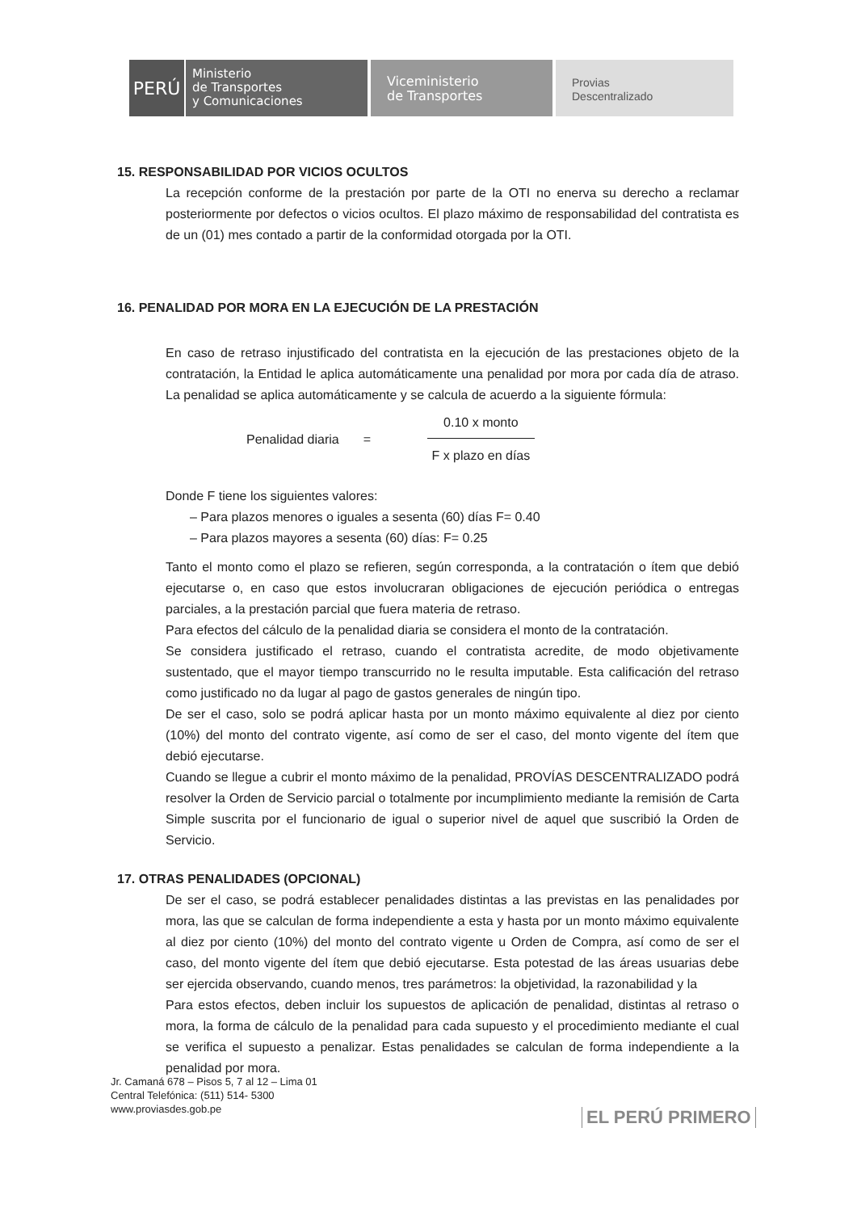PERÚ
Ministerio
de Transportes
y Comunicaciones
Viceministerio
de Transportes
Provias
Descentralizado
15. RESPONSABILIDAD POR VICIOS OCULTOS
La recepción conforme de la prestación por parte de la OTI no enerva su derecho a reclamar posteriormente por defectos o vicios ocultos. El plazo máximo de responsabilidad del contratista es de un (01) mes contado a partir de la conformidad otorgada por la OTI.
16. PENALIDAD POR MORA EN LA EJECUCIÓN DE LA PRESTACIÓN
En caso de retraso injustificado del contratista en la ejecución de las prestaciones objeto de la contratación, la Entidad le aplica automáticamente una penalidad por mora por cada día de atraso. La penalidad se aplica automáticamente y se calcula de acuerdo a la siguiente fórmula:
Penalidad diaria =
0.10 x monto
F x plazo en días
Donde F tiene los siguientes valores:
– Para plazos menores o iguales a sesenta (60) días F= 0.40
– Para plazos mayores a sesenta (60) días: F= 0.25
Tanto el monto como el plazo se refieren, según corresponda, a la contratación o ítem que debió ejecutarse o, en caso que estos involucraran obligaciones de ejecución periódica o entregas parciales, a la prestación parcial que fuera materia de retraso.
Para efectos del cálculo de la penalidad diaria se considera el monto de la contratación.
Se considera justificado el retraso, cuando el contratista acredite, de modo objetivamente sustentado, que el mayor tiempo transcurrido no le resulta imputable. Esta calificación del retraso como justificado no da lugar al pago de gastos generales de ningún tipo.
De ser el caso, solo se podrá aplicar hasta por un monto máximo equivalente al diez por ciento (10%) del monto del contrato vigente, así como de ser el caso, del monto vigente del ítem que debió ejecutarse.
Cuando se llegue a cubrir el monto máximo de la penalidad, PROVÍAS DESCENTRALIZADO podrá resolver la Orden de Servicio parcial o totalmente por incumplimiento mediante la remisión de Carta Simple suscrita por el funcionario de igual o superior nivel de aquel que suscribió la Orden de Servicio.
17. OTRAS PENALIDADES (OPCIONAL)
De ser el caso, se podrá establecer penalidades distintas a las previstas en las penalidades por mora, las que se calculan de forma independiente a esta y hasta por un monto máximo equivalente al diez por ciento (10%) del monto del contrato vigente u Orden de Compra, así como de ser el caso, del monto vigente del ítem que debió ejecutarse. Esta potestad de las áreas usuarias debe ser ejercida observando, cuando menos, tres parámetros: la objetividad, la razonabilidad y la
Para estos efectos, deben incluir los supuestos de aplicación de penalidad, distintas al retraso o mora, la forma de cálculo de la penalidad para cada supuesto y el procedimiento mediante el cual se verifica el supuesto a penalizar. Estas penalidades se calculan de forma independiente a la penalidad por mora.
Jr. Camaná 678 – Pisos 5, 7 al 12 – Lima 01
Central Telefónica: (511) 514- 5300
www.proviasdes.gob.pe
EL PERÚ PRIMERO